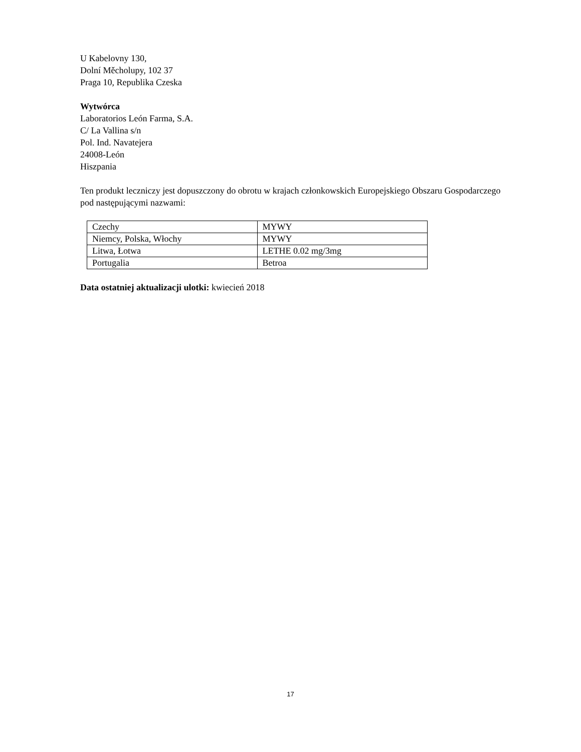U Kabelovny 130,
Dolní Měcholupy, 102 37
Praga 10, Republika Czeska
Wytwórca
Laboratorios León Farma, S.A.
C/ La Vallina s/n
Pol. Ind. Navatejera
24008-León
Hiszpania
Ten produkt leczniczy jest dopuszczony do obrotu w krajach członkowskich Europejskiego Obszaru Gospodarczego pod następującymi nazwami:
| Czechy | MYWY |
| Niemcy, Polska, Włochy | MYWY |
| Litwa, Łotwa | LETHE 0.02 mg/3mg |
| Portugalia | Betroa |
Data ostatniej aktualizacji ulotki: kwiecień 2018
17